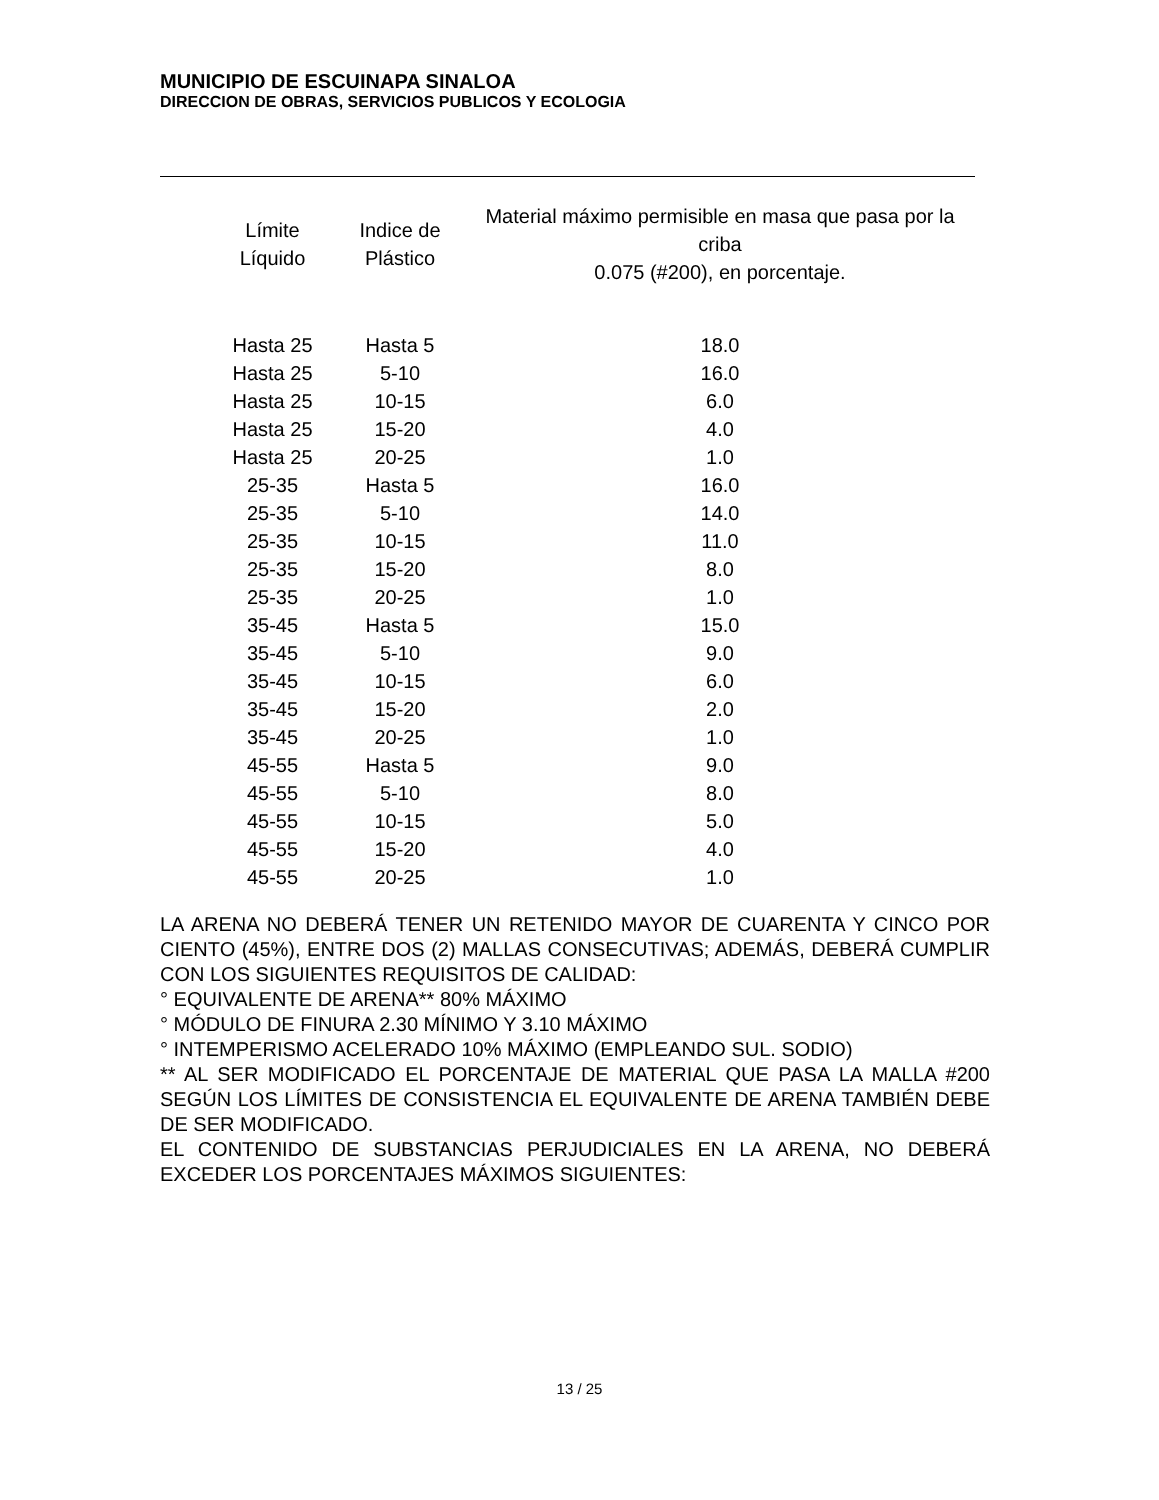MUNICIPIO DE ESCUINAPA SINALOA
DIRECCION DE OBRAS, SERVICIOS PUBLICOS Y ECOLOGIA
| Límite Líquido | Indice de Plástico | Material máximo permisible en masa que pasa por la criba 0.075 (#200), en porcentaje. |
| --- | --- | --- |
| Hasta 25 | Hasta 5 | 18.0 |
| Hasta 25 | 5-10 | 16.0 |
| Hasta 25 | 10-15 | 6.0 |
| Hasta 25 | 15-20 | 4.0 |
| Hasta 25 | 20-25 | 1.0 |
| 25-35 | Hasta 5 | 16.0 |
| 25-35 | 5-10 | 14.0 |
| 25-35 | 10-15 | 11.0 |
| 25-35 | 15-20 | 8.0 |
| 25-35 | 20-25 | 1.0 |
| 35-45 | Hasta 5 | 15.0 |
| 35-45 | 5-10 | 9.0 |
| 35-45 | 10-15 | 6.0 |
| 35-45 | 15-20 | 2.0 |
| 35-45 | 20-25 | 1.0 |
| 45-55 | Hasta 5 | 9.0 |
| 45-55 | 5-10 | 8.0 |
| 45-55 | 10-15 | 5.0 |
| 45-55 | 15-20 | 4.0 |
| 45-55 | 20-25 | 1.0 |
LA ARENA NO DEBERÁ TENER UN RETENIDO MAYOR DE CUARENTA Y CINCO POR CIENTO (45%), ENTRE DOS (2) MALLAS CONSECUTIVAS; ADEMÁS, DEBERÁ CUMPLIR CON LOS SIGUIENTES REQUISITOS DE CALIDAD:
° EQUIVALENTE DE ARENA** 80% MÁXIMO
° MÓDULO DE FINURA 2.30 MÍNIMO Y 3.10 MÁXIMO
° INTEMPERISMO ACELERADO 10% MÁXIMO (EMPLEANDO SUL. SODIO)
** AL SER MODIFICADO EL PORCENTAJE DE MATERIAL QUE PASA LA MALLA #200 SEGÚN LOS LÍMITES DE CONSISTENCIA EL EQUIVALENTE DE ARENA TAMBIÉN DEBE DE SER MODIFICADO.
EL CONTENIDO DE SUBSTANCIAS PERJUDICIALES EN LA ARENA, NO DEBERÁ EXCEDER LOS PORCENTAJES MÁXIMOS SIGUIENTES:
13 / 25